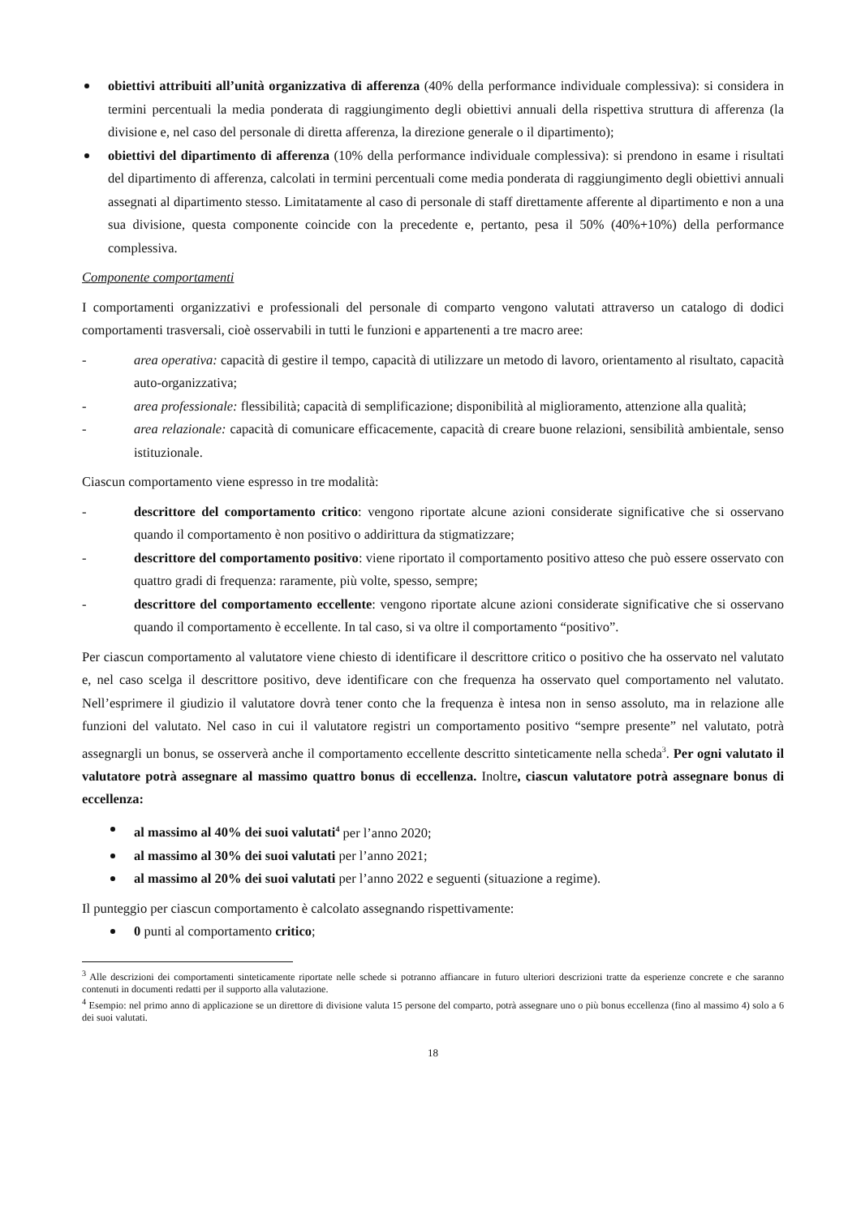obiettivi attribuiti all’unità organizzativa di afferenza (40% della performance individuale complessiva): si considera in termini percentuali la media ponderata di raggiungimento degli obiettivi annuali della rispettiva struttura di afferenza (la divisione e, nel caso del personale di diretta afferenza, la direzione generale o il dipartimento);
obiettivi del dipartimento di afferenza (10% della performance individuale complessiva): si prendono in esame i risultati del dipartimento di afferenza, calcolati in termini percentuali come media ponderata di raggiungimento degli obiettivi annuali assegnati al dipartimento stesso. Limitatamente al caso di personale di staff direttamente afferente al dipartimento e non a una sua divisione, questa componente coincide con la precedente e, pertanto, pesa il 50% (40%+10%) della performance complessiva.
Componente comportamenti
I comportamenti organizzativi e professionali del personale di comparto vengono valutati attraverso un catalogo di dodici comportamenti trasversali, cioè osservabili in tutti le funzioni e appartenenti a tre macro aree:
- area operativa: capacità di gestire il tempo, capacità di utilizzare un metodo di lavoro, orientamento al risultato, capacità auto-organizzativa;
- area professionale: flessibilità; capacità di semplificazione; disponibilità al miglioramento, attenzione alla qualità;
- area relazionale: capacità di comunicare efficacemente, capacità di creare buone relazioni, sensibilità ambientale, senso istituzionale.
Ciascun comportamento viene espresso in tre modalità:
- descrittore del comportamento critico: vengono riportate alcune azioni considerate significative che si osservano quando il comportamento è non positivo o addirittura da stigmatizzare;
- descrittore del comportamento positivo: viene riportato il comportamento positivo atteso che può essere osservato con quattro gradi di frequenza: raramente, più volte, spesso, sempre;
- descrittore del comportamento eccellente: vengono riportate alcune azioni considerate significative che si osservano quando il comportamento è eccellente. In tal caso, si va oltre il comportamento “positivo”.
Per ciascun comportamento al valutatore viene chiesto di identificare il descrittore critico o positivo che ha osservato nel valutato e, nel caso scelga il descrittore positivo, deve identificare con che frequenza ha osservato quel comportamento nel valutato. Nell’esprimere il giudizio il valutatore dovrà tener conto che la frequenza è intesa non in senso assoluto, ma in relazione alle funzioni del valutato. Nel caso in cui il valutatore registri un comportamento positivo “sempre presente” nel valutato, potrà assegnargli un bonus, se osserverà anche il comportamento eccellente descritto sinteticamente nella scheda<sup>3</sup>. Per ogni valutato il valutatore potrà assegnare al massimo quattro bonus di eccellenza. Inoltre, ciascun valutatore potrà assegnare bonus di eccellenza:
al massimo al 40% dei suoi valutati<sup>4</sup> per l’anno 2020;
al massimo al 30% dei suoi valutati per l’anno 2021;
al massimo al 20% dei suoi valutati per l’anno 2022 e seguenti (situazione a regime).
Il punteggio per ciascun comportamento è calcolato assegnando rispettivamente:
0 punti al comportamento critico;
<sup>3</sup> Alle descrizioni dei comportamenti sinteticamente riportate nelle schede si potranno affiancare in futuro ulteriori descrizioni tratte da esperienze concrete e che saranno contenuti in documenti redatti per il supporto alla valutazione.
<sup>4</sup> Esempio: nel primo anno di applicazione se un direttore di divisione valuta 15 persone del comparto, potrà assegnare uno o più bonus eccellenza (fino al massimo 4) solo a 6 dei suoi valutati.
18